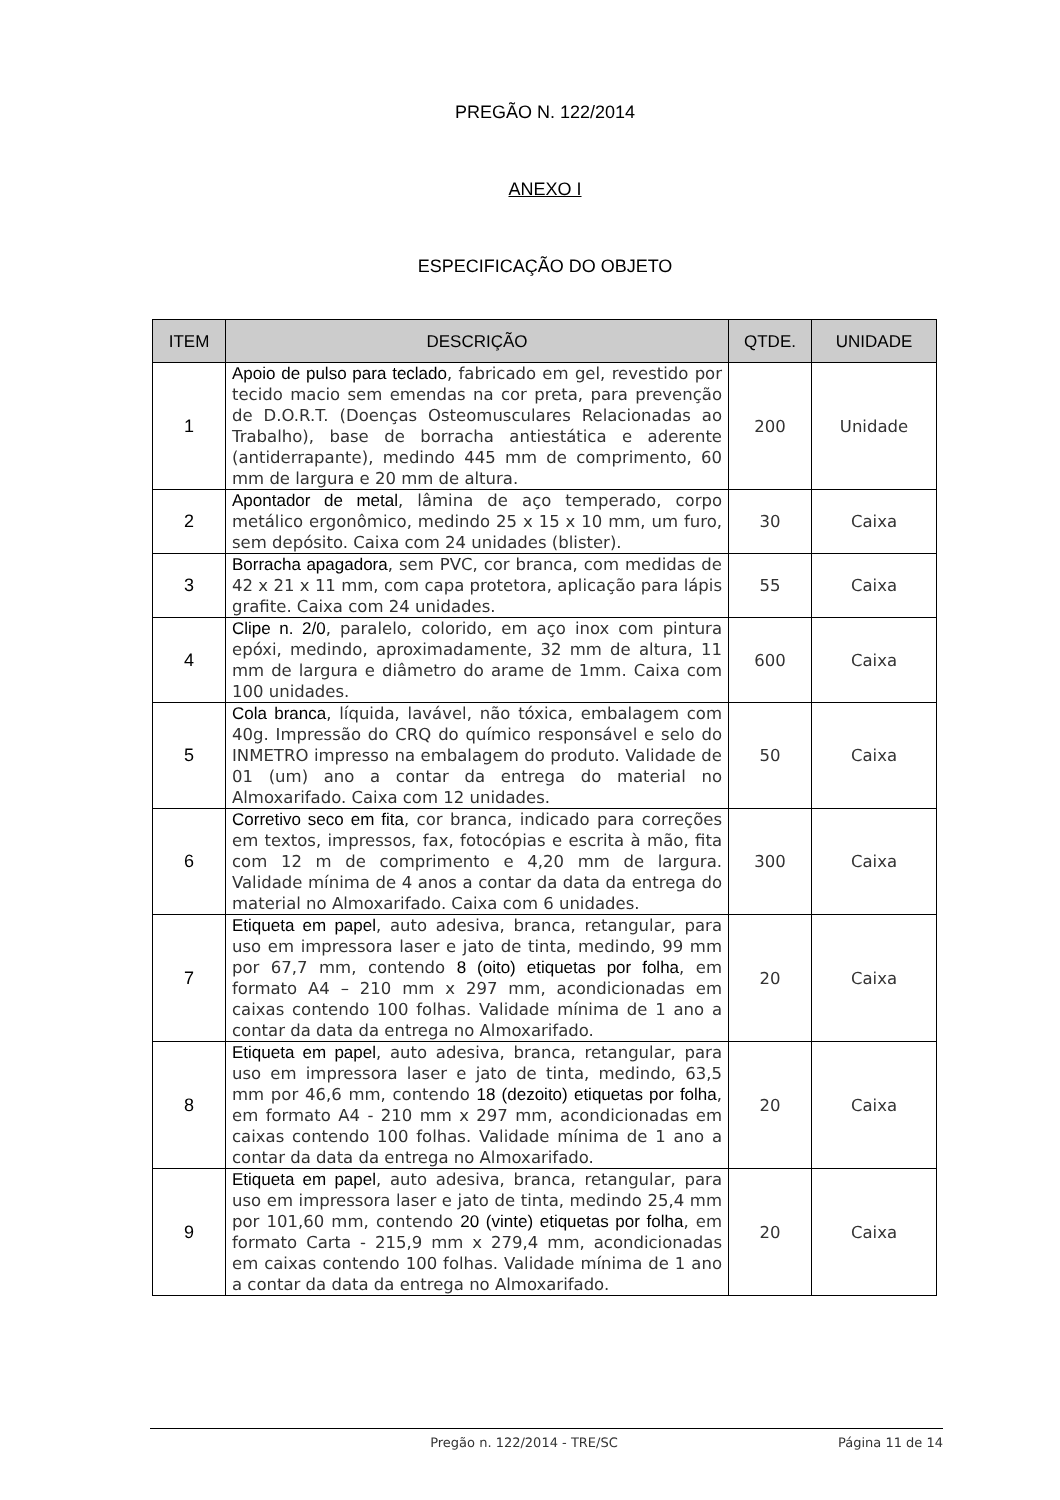PREGÃO N. 122/2014
ANEXO I
ESPECIFICAÇÃO DO OBJETO
| ITEM | DESCRIÇÃO | QTDE. | UNIDADE |
| --- | --- | --- | --- |
| 1 | Apoio de pulso para teclado , fabricado em gel, revestido por tecido macio sem emendas na cor preta, para prevenção de D.O.R.T. (Doenças Osteomusculares Relacionadas ao Trabalho), base de borracha antiestática e aderente (antiderrapante), medindo 445 mm de comprimento, 60 mm de largura e 20 mm de altura. | 200 | Unidade |
| 2 | Apontador de metal , lâmina de aço temperado, corpo metálico ergonômico, medindo 25 x 15 x 10 mm, um furo, sem depósito. Caixa com 24 unidades (blister). | 30 | Caixa |
| 3 | Borracha apagadora , sem PVC, cor branca, com medidas de 42 x 21 x 11 mm, com capa protetora, aplicação para lápis grafite. Caixa com 24 unidades. | 55 | Caixa |
| 4 | Clipe n. 2/0 , paralelo, colorido, em aço inox com pintura epóxi, medindo, aproximadamente, 32 mm de altura, 11 mm de largura e diâmetro do arame de 1mm. Caixa com 100 unidades. | 600 | Caixa |
| 5 | Cola branca , líquida, lavável, não tóxica, embalagem com 40g. Impressão do CRQ do químico responsável e selo do INMETRO impresso na embalagem do produto. Validade de 01 (um) ano a contar da entrega do material no Almoxarifado. Caixa com 12 unidades. | 50 | Caixa |
| 6 | Corretivo seco em fita , cor branca, indicado para correções em textos, impressos, fax, fotocópias e escrita à mão, fita com 12 m de comprimento e 4,20 mm de largura. Validade mínima de 4 anos a contar da data da entrega do material no Almoxarifado. Caixa com 6 unidades. | 300 | Caixa |
| 7 | Etiqueta em papel , auto adesiva, branca, retangular, para uso em impressora laser e jato de tinta, medindo, 99 mm por 67,7 mm, contendo 8 (oito) etiquetas por folha , em formato A4 – 210 mm x 297 mm, acondicionadas em caixas contendo 100 folhas. Validade mínima de 1 ano a contar da data da entrega no Almoxarifado. | 20 | Caixa |
| 8 | Etiqueta em papel , auto adesiva, branca, retangular, para uso em impressora laser e jato de tinta, medindo, 63,5 mm por 46,6 mm, contendo 18 (dezoito) etiquetas por folha , em formato A4 - 210 mm x 297 mm, acondicionadas em caixas contendo 100 folhas. Validade mínima de 1 ano a contar da data da entrega no Almoxarifado. | 20 | Caixa |
| 9 | Etiqueta em papel , auto adesiva, branca, retangular, para uso em impressora laser e jato de tinta, medindo 25,4 mm por 101,60 mm, contendo 20 (vinte) etiquetas por folha , em formato Carta - 215,9 mm x 279,4 mm, acondicionadas em caixas contendo 100 folhas. Validade mínima de 1 ano a contar da data da entrega no Almoxarifado. | 20 | Caixa |
Pregão n. 122/2014 - TRE/SC Página 11 de 14